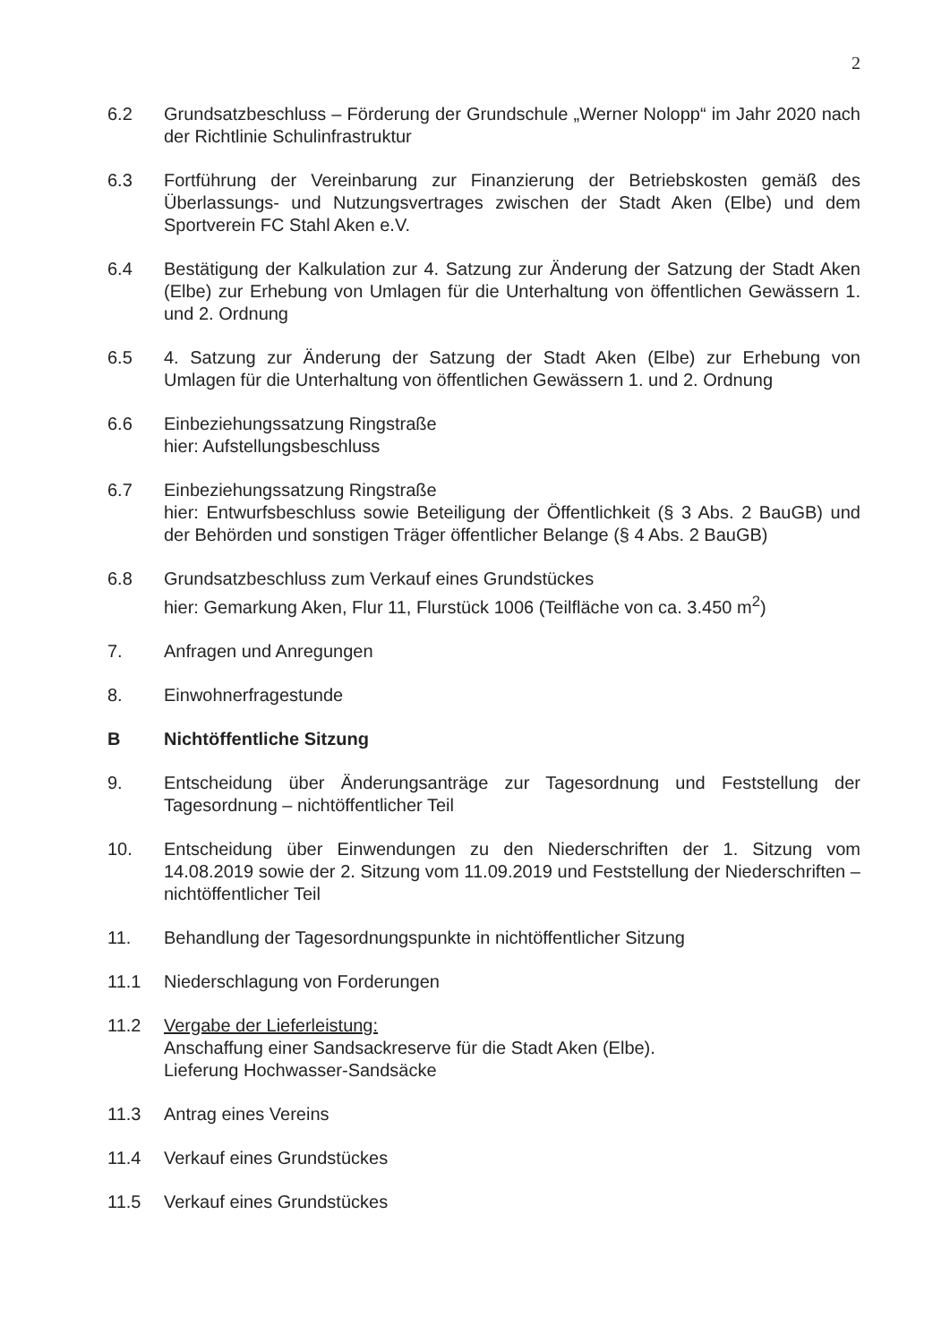2
6.2 Grundsatzbeschluss – Förderung der Grundschule „Werner Nolopp“ im Jahr 2020 nach der Richtlinie Schulinfrastruktur
6.3 Fortführung der Vereinbarung zur Finanzierung der Betriebskosten gemäß des Überlassungs- und Nutzungsvertrages zwischen der Stadt Aken (Elbe) und dem Sportverein FC Stahl Aken e.V.
6.4 Bestätigung der Kalkulation zur 4. Satzung zur Änderung der Satzung der Stadt Aken (Elbe) zur Erhebung von Umlagen für die Unterhaltung von öffentlichen Gewässern 1. und 2. Ordnung
6.5 4. Satzung zur Änderung der Satzung der Stadt Aken (Elbe) zur Erhebung von Umlagen für die Unterhaltung von öffentlichen Gewässern 1. und 2. Ordnung
6.6 Einbeziehungssatzung Ringstraße
hier: Aufstellungsbeschluss
6.7 Einbeziehungssatzung Ringstraße
hier: Entwurfsbeschluss sowie Beteiligung der Öffentlichkeit (§ 3 Abs. 2 BauGB) und der Behörden und sonstigen Träger öffentlicher Belange (§ 4 Abs. 2 BauGB)
6.8 Grundsatzbeschluss zum Verkauf eines Grundstückes
hier: Gemarkung Aken, Flur 11, Flurstück 1006 (Teilfläche von ca. 3.450 m<sup>2</sup>)
7. Anfragen und Anregungen
8. Einwohnerfragestunde
B Nichtöffentliche Sitzung
9. Entscheidung über Änderungsanträge zur Tagesordnung und Feststellung der Tagesordnung – nichtöffentlicher Teil
10. Entscheidung über Einwendungen zu den Niederschriften der 1. Sitzung vom 14.08.2019 sowie der 2. Sitzung vom 11.09.2019 und Feststellung der Niederschriften – nichtöffentlicher Teil
11. Behandlung der Tagesordnungspunkte in nichtöffentlicher Sitzung
11.1 Niederschlagung von Forderungen
11.2 Vergabe der Lieferleistung:
Anschaffung einer Sandsackreserve für die Stadt Aken (Elbe).
Lieferung Hochwasser-Sandsäcke
11.3 Antrag eines Vereins
11.4 Verkauf eines Grundstückes
11.5 Verkauf eines Grundstückes